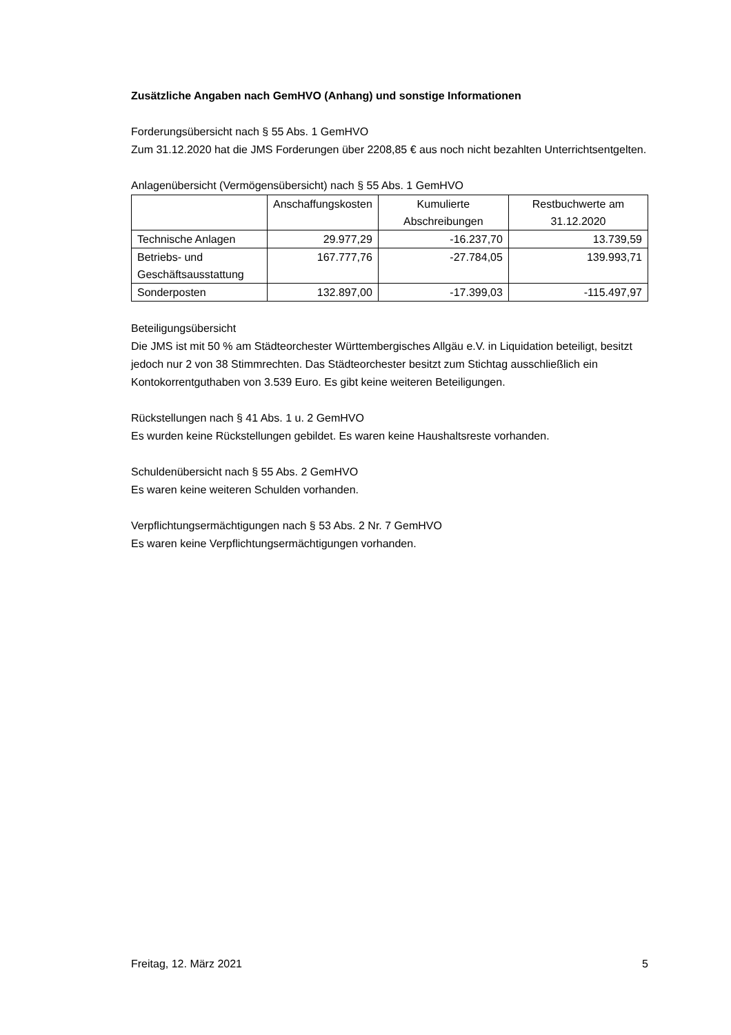Zusätzliche Angaben nach GemHVO (Anhang) und sonstige Informationen
Forderungsübersicht nach § 55 Abs. 1 GemHVO
Zum 31.12.2020 hat die JMS Forderungen über 2208,85 € aus noch nicht bezahlten Unterrichtsentgelten.
Anlagenübersicht (Vermögensübersicht) nach § 55 Abs. 1 GemHVO
| | Anschaffungskosten | Kumulierte Abschreibungen | Restbuchwerte am 31.12.2020 |
| --- | --- | --- | --- |
| Technische Anlagen | 29.977,29 | -16.237,70 | 13.739,59 |
| Betriebs- und Geschäftsausstattung | 167.777,76 | -27.784,05 | 139.993,71 |
| Sonderposten | 132.897,00 | -17.399,03 | -115.497,97 |
Beteiligungsübersicht
Die JMS ist mit 50 % am Städteorchester Württembergisches Allgäu e.V. in Liquidation beteiligt, besitzt jedoch nur 2 von 38 Stimmrechten. Das Städteorchester besitzt zum Stichtag ausschließlich ein Kontokorrentguthaben von 3.539 Euro. Es gibt keine weiteren Beteiligungen.
Rückstellungen nach § 41 Abs. 1 u. 2 GemHVO
Es wurden keine Rückstellungen gebildet. Es waren keine Haushaltsreste vorhanden.
Schuldenübersicht nach § 55 Abs. 2 GemHVO
Es waren keine weiteren Schulden vorhanden.
Verpflichtungsermächtigungen nach § 53 Abs. 2 Nr. 7 GemHVO
Es waren keine Verpflichtungsermächtigungen vorhanden.
Freitag, 12. März 2021 5